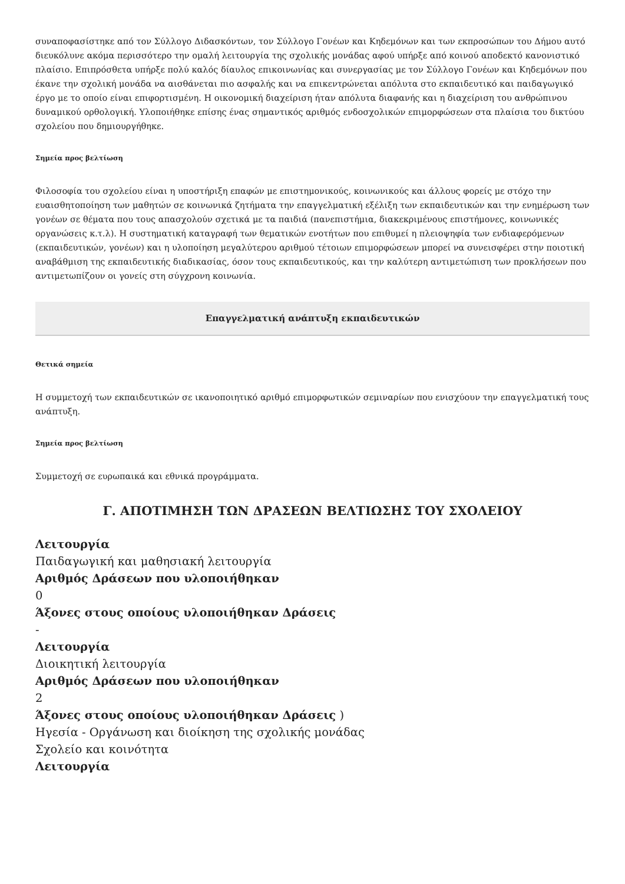συναποφασίστηκε από τον Σύλλογο Διδασκόντων, τον Σύλλογο Γονέων και Κηδεμόνων και των εκπροσώπων του Δήμου αυτό διευκόλυνε ακόμα περισσότερο την ομαλή λειτουργία της σχολικής μονάδας αφού υπήρξε από κοινού αποδεκτό κανονιστικό πλαίσιο. Επιπρόσθετα υπήρξε πολύ καλός δίαυλος επικοινωνίας και συνεργασίας με τον Σύλλογο Γονέων και Κηδεμόνων που έκανε την σχολική μονάδα να αισθάνεται πιο ασφαλής και να επικεντρώνεται απόλυτα στο εκπαιδευτικό και παιδαγωγικό έργο με το οποίο είναι επιφορτισμένη. Η οικονομική διαχείριση ήταν απόλυτα διαφανής και η διαχείριση του ανθρώπινου δυναμικού ορθολογική. Υλοποιήθηκε επίσης ένας σημαντικός αριθμός ενδοσχολικών επιμορφώσεων στα πλαίσια του δικτύου σχολείου που δημιουργήθηκε.
Σημεία προς βελτίωση
Φιλοσοφία του σχολείου είναι η υποστήριξη επαφών με επιστημονικούς, κοινωνικούς και άλλους φορείς με στόχο την ευαισθητοποίηση των μαθητών σε κοινωνικά ζητήματα την επαγγελματική εξέλιξη των εκπαιδευτικών και την ενημέρωση των γονέων σε θέματα που τους απασχολούν σχετικά με τα παιδιά (πανεπιστήμια, διακεκριμένους επιστήμονες, κοινωνικές οργανώσεις κ.τ.λ). Η συστηματική καταγραφή των θεματικών ενοτήτων που επιθυμεί η πλειοψηφία των ενδιαφερόμενων (εκπαιδευτικών, γονέων) και η υλοποίηση μεγαλύτερου αριθμού τέτοιων επιμορφώσεων μπορεί να συνεισφέρει στην ποιοτική αναβάθμιση της εκπαιδευτικής διαδικασίας, όσον τους εκπαιδευτικούς, και την καλύτερη αντιμετώπιση των προκλήσεων που αντιμετωπίζουν οι γονείς στη σύγχρονη κοινωνία.
Επαγγελματική ανάπτυξη εκπαιδευτικών
Θετικά σημεία
Η συμμετοχή των εκπαιδευτικών σε ικανοποιητικό αριθμό επιμορφωτικών σεμιναρίων που ενισχύουν την επαγγελματική τους ανάπτυξη.
Σημεία προς βελτίωση
Συμμετοχή σε ευρωπαικά και εθνικά προγράμματα.
Γ. ΑΠΟΤΙΜΗΣΗ ΤΩΝ ΔΡΑΣΕΩΝ ΒΕΛΤΙΩΣΗΣ ΤΟΥ ΣΧΟΛΕΙΟΥ
Λειτουργία
Παιδαγωγική και μαθησιακή λειτουργία
Αριθμός Δράσεων που υλοποιήθηκαν
0
Άξονες στους οποίους υλοποιήθηκαν Δράσεις
-
Λειτουργία
Διοικητική λειτουργία
Αριθμός Δράσεων που υλοποιήθηκαν
2
Άξονες στους οποίους υλοποιήθηκαν Δράσεις )
Ηγεσία - Οργάνωση και διοίκηση της σχολικής μονάδας
Σχολείο και κοινότητα
Λειτουργία